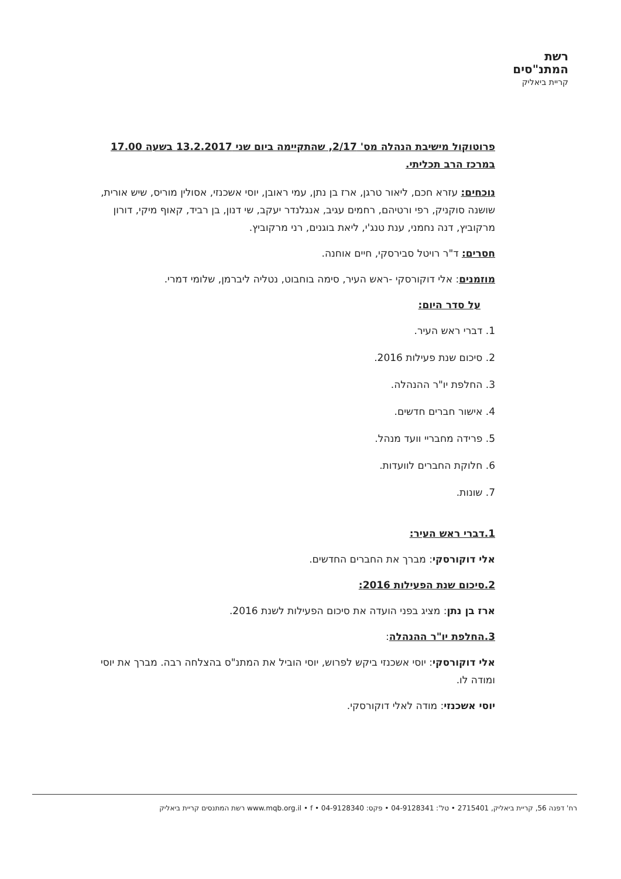רשת
המתנ"סים
קריית ביאליק
פרוטוקול מישיבת הנהלה מס' 2/17, שהתקיימה ביום שני 13.2.2017 בשעה 17.00 במרכז הרב תכליתי.
נוכחים: עזרא חכם, ליאור טרגן, ארז בן נתן, עמי ראובן, יוסי אשכנזי, אסולין מוריס, שיש אורית, שושנה סוקניק, רפי ורטיהם, רחמים עגיב, אנגלנדר יעקב, שי דנון, בן רביד, קאוף מיקי, דורון מרקוביץ, דנה נחמני, ענת טנג'י, ליאת בוגנים, רני מרקוביץ.
חסרים: ד"ר רויטל סבירסקי, חיים אוחנה.
מוזמנים: אלי דוקורסקי -ראש העיר, סימה בוחבוט, נטליה ליברמן, שלומי דמרי.
על סדר היום:
1. דברי ראש העיר.
2. סיכום שנת פעילות 2016.
3. החלפת יו"ר ההנהלה.
4. אישור חברים חדשים.
5. פרידה מחבריי וועד מנהל.
6. חלוקת החברים לוועדות.
7. שונות.
1.דברי ראש העיר:
אלי דוקורסקי: מברך את החברים החדשים.
2.סיכום שנת הפעילות 2016:
ארז בן נתן: מציג בפני הועדה את סיכום הפעילות לשנת 2016.
3.החלפת יו"ר ההנהלה:
אלי דוקורסקי: יוסי אשכנזי ביקש לפרוש, יוסי הוביל את המתנ"ס בהצלחה רבה. מברך את יוסי ומודה לו.
יוסי אשכנזי: מודה לאלי דוקורסקי.
רח' דפנה 56, קריית ביאליק, 2715401 • טל': 04-9128341 • פקס: 04-9128340 • www.mqb.org.il • f רשת המתנסים קריית ביאליק